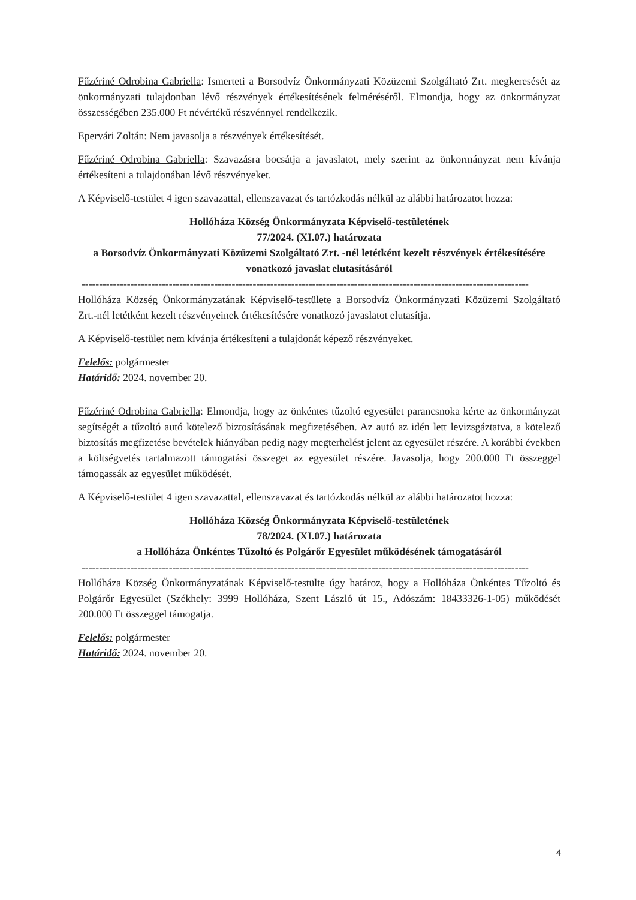Fűzériné Odrobina Gabriella: Ismerteti a Borsodvíz Önkormányzati Közüzemi Szolgáltató Zrt. megkeresését az önkormányzati tulajdonban lévő részvények értékesítésének felméréséről. Elmondja, hogy az önkormányzat összességében 235.000 Ft névértékű részvénnyel rendelkezik.
Epervári Zoltán: Nem javasolja a részvények értékesítését.
Fűzériné Odrobina Gabriella: Szavazásra bocsátja a javaslatot, mely szerint az önkormányzat nem kívánja értékesíteni a tulajdonában lévő részvényeket.
A Képviselő-testület 4 igen szavazattal, ellenszavazat és tartózkodás nélkül az alábbi határozatot hozza:
Hollóháza Község Önkormányzata Képviselő-testületének
77/2024. (XI.07.) határozata
a Borsodvíz Önkormányzati Közüzemi Szolgáltató Zrt. -nél letétként kezelt részvények értékesítésére vonatkozó javaslat elutasításáról
--------------------------------------------------------------------------------------------------------------------------------
Hollóháza Község Önkormányzatának Képviselő-testülete a Borsodvíz Önkormányzati Közüzemi Szolgáltató Zrt.-nél letétként kezelt részvényeinek értékesítésére vonatkozó javaslatot elutasítja.
A Képviselő-testület nem kívánja értékesíteni a tulajdonát képező részvényeket.
Felelős: polgármester
Határidő: 2024. november 20.
Fűzériné Odrobina Gabriella: Elmondja, hogy az önkéntes tűzoltó egyesület parancsnoka kérte az önkormányzat segítségét a tűzoltó autó kötelező biztosításának megfizetésében. Az autó az idén lett levizsgáztatva, a kötelező biztosítás megfizetése bevételek hiányában pedig nagy megterhelést jelent az egyesület részére. A korábbi években a költségvetés tartalmazott támogatási összeget az egyesület részére. Javasolja, hogy 200.000 Ft összeggel támogassák az egyesület működését.
A Képviselő-testület 4 igen szavazattal, ellenszavazat és tartózkodás nélkül az alábbi határozatot hozza:
Hollóháza Község Önkormányzata Képviselő-testületének
78/2024. (XI.07.) határozata
a Hollóháza Önkéntes Tűzoltó és Polgárőr Egyesület működésének támogatásáról
--------------------------------------------------------------------------------------------------------------------------------
Hollóháza Község Önkormányzatának Képviselő-testülte úgy határoz, hogy a Hollóháza Önkéntes Tűzoltó és Polgárőr Egyesület (Székhely: 3999 Hollóháza, Szent László út 15., Adószám: 18433326-1-05) működését 200.000 Ft összeggel támogatja.
Felelős: polgármester
Határidő: 2024. november 20.
4